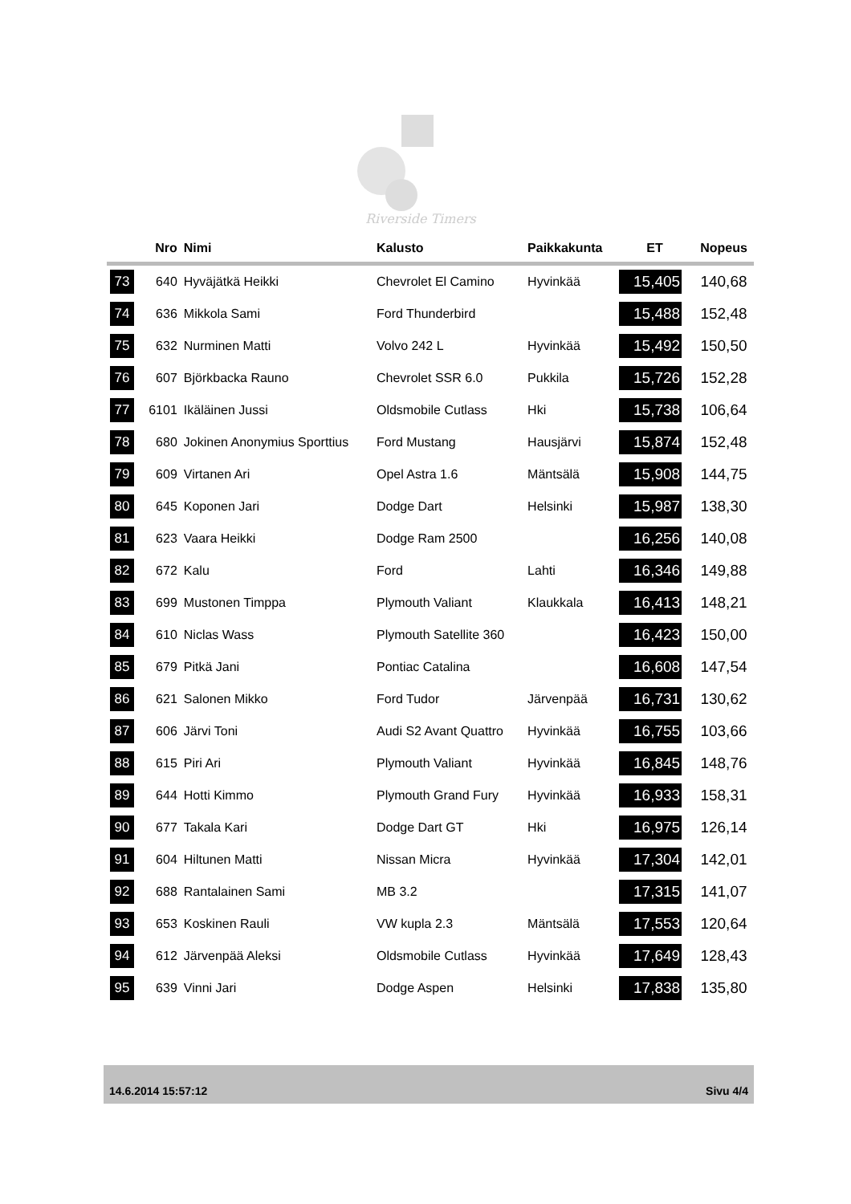Riverside Timers
| | Nro | Nimi | Kalusto | Paikkakunta | ET | Nopeus |
| --- | --- | --- | --- | --- | --- | --- |
| 73 | 640 | Hyväjätkä Heikki | Chevrolet El Camino | Hyvinkää | 15,405 | 140,68 |
| 74 | 636 | Mikkola Sami | Ford Thunderbird | | 15,488 | 152,48 |
| 75 | 632 | Nurminen Matti | Volvo 242 L | Hyvinkää | 15,492 | 150,50 |
| 76 | 607 | Björkbacka Rauno | Chevrolet SSR 6.0 | Pukkila | 15,726 | 152,28 |
| 77 | 6101 | Ikäläinen Jussi | Oldsmobile Cutlass | Hki | 15,738 | 106,64 |
| 78 | 680 | Jokinen Anonymius Sporttius | Ford Mustang | Hausjärvi | 15,874 | 152,48 |
| 79 | 609 | Virtanen Ari | Opel Astra 1.6 | Mäntsälä | 15,908 | 144,75 |
| 80 | 645 | Koponen Jari | Dodge Dart | Helsinki | 15,987 | 138,30 |
| 81 | 623 | Vaara Heikki | Dodge Ram 2500 | | 16,256 | 140,08 |
| 82 | 672 | Kalu | Ford | Lahti | 16,346 | 149,88 |
| 83 | 699 | Mustonen Timppa | Plymouth Valiant | Klaukkala | 16,413 | 148,21 |
| 84 | 610 | Niclas Wass | Plymouth Satellite 360 | | 16,423 | 150,00 |
| 85 | 679 | Pitkä Jani | Pontiac Catalina | | 16,608 | 147,54 |
| 86 | 621 | Salonen Mikko | Ford Tudor | Järvenpää | 16,731 | 130,62 |
| 87 | 606 | Järvi Toni | Audi S2 Avant Quattro | Hyvinkää | 16,755 | 103,66 |
| 88 | 615 | Piri Ari | Plymouth Valiant | Hyvinkää | 16,845 | 148,76 |
| 89 | 644 | Hotti Kimmo | Plymouth Grand Fury | Hyvinkää | 16,933 | 158,31 |
| 90 | 677 | Takala Kari | Dodge Dart GT | Hki | 16,975 | 126,14 |
| 91 | 604 | Hiltunen Matti | Nissan Micra | Hyvinkää | 17,304 | 142,01 |
| 92 | 688 | Rantalainen Sami | MB 3.2 | | 17,315 | 141,07 |
| 93 | 653 | Koskinen Rauli | VW kupla 2.3 | Mäntsälä | 17,553 | 120,64 |
| 94 | 612 | Järvenpää Aleksi | Oldsmobile Cutlass | Hyvinkää | 17,649 | 128,43 |
| 95 | 639 | Vinni Jari | Dodge Aspen | Helsinki | 17,838 | 135,80 |
14.6.2014 15:57:12 Sivu 4/4